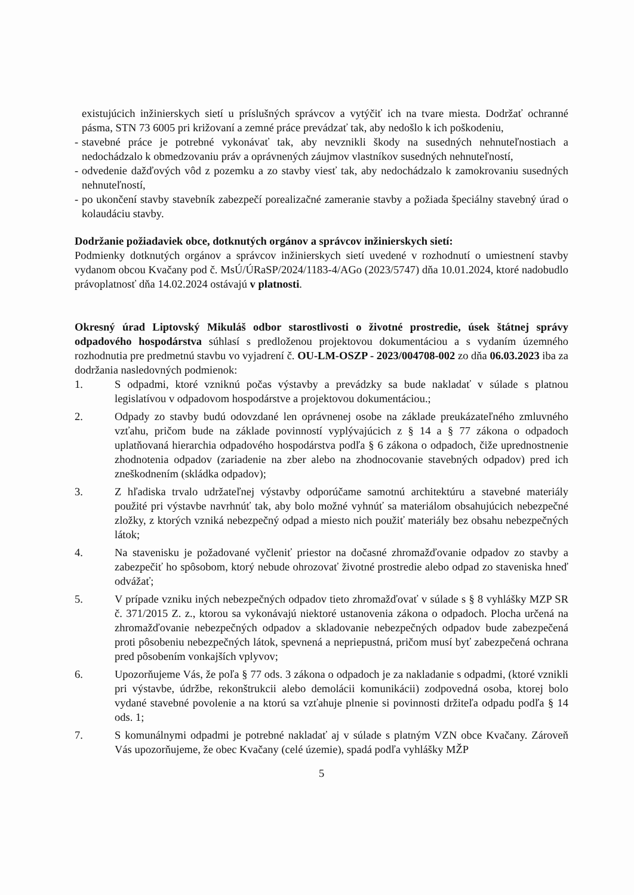existujúcich inžinierskych sietí u príslušných správcov a vytýčiť ich na tvare miesta. Dodržať ochranné pásma, STN 73 6005 pri križovaní a zemné práce prevádzať tak, aby nedošlo k ich poškodeniu,
- stavebné práce je potrebné vykonávať tak, aby nevznikli škody na susedných nehnuteľnostiach a nedochádzalo k obmedzovaniu práv a oprávnených záujmov vlastníkov susedných nehnuteľností,
- odvedenie dažďových vôd z pozemku a zo stavby viesť tak, aby nedochádzalo k zamokrovaniu susedných nehnuteľností,
- po ukončení stavby stavebník zabezpečí porealizačné zameranie stavby a požiada špeciálny stavebný úrad o kolaudáciu stavby.
Dodržanie požiadaviek obce, dotknutých orgánov a správcov inžinierskych sietí:
Podmienky dotknutých orgánov a správcov inžinierskych sietí uvedené v rozhodnutí o umiestnení stavby vydanom obcou Kvačany pod č. MsÚ/ÚRaSP/2024/1183-4/AGo (2023/5747) dňa 10.01.2024, ktoré nadobudlo právoplatnosť dňa 14.02.2024 ostávajú v platnosti.
Okresný úrad Liptovský Mikuláš odbor starostlivosti o životné prostredie, úsek štátnej správy odpadového hospodárstva súhlasí s predloženou projektovou dokumentáciou a s vydaním územného rozhodnutia pre predmetnú stavbu vo vyjadrení č. OU-LM-OSZP - 2023/004708-002 zo dňa 06.03.2023 iba za dodržania nasledovných podmienok:
1. S odpadmi, ktoré vzniknú počas výstavby a prevádzky sa bude nakladať v súlade s platnou legislatívou v odpadovom hospodárstve a projektovou dokumentáciou.;
2. Odpady zo stavby budú odovzdané len oprávnenej osobe na základe preukázateľného zmluvného vzťahu, pričom bude na základe povinností vyplývajúcich z § 14 a § 77 zákona o odpadoch uplatňovaná hierarchia odpadového hospodárstva podľa § 6 zákona o odpadoch, čiže uprednostnenie zhodnotenia odpadov (zariadenie na zber alebo na zhodnocovanie stavebných odpadov) pred ich zneškodnením (skládka odpadov);
3. Z hľadiska trvalo udržateľnej výstavby odporúčame samotnú architektúru a stavebné materiály použité pri výstavbe navrhnúť tak, aby bolo možné vyhnúť sa materiálom obsahujúcich nebezpečné zložky, z ktorých vzniká nebezpečný odpad a miesto nich použiť materiály bez obsahu nebezpečných látok;
4. Na stavenisku je požadované vyčleniť priestor na dočasné zhromažďovanie odpadov zo stavby a zabezpečiť ho spôsobom, ktorý nebude ohrozovať životné prostredie alebo odpad zo staveniska hneď odvážať;
5. V prípade vzniku iných nebezpečných odpadov tieto zhromažďovať v súlade s § 8 vyhlášky MZP SR č. 371/2015 Z. z., ktorou sa vykonávajú niektoré ustanovenia zákona o odpadoch. Plocha určená na zhromažďovanie nebezpečných odpadov a skladovanie nebezpečných odpadov bude zabezpečená proti pôsobeniu nebezpečných látok, spevnená a nepriepustná, pričom musí byť zabezpečená ochrana pred pôsobením vonkajších vplyvov;
6. Upozorňujeme Vás, že poľa § 77 ods. 3 zákona o odpadoch je za nakladanie s odpadmi, (ktoré vznikli pri výstavbe, údržbe, rekonštrukcii alebo demolácii komunikácii) zodpovedná osoba, ktorej bolo vydané stavebné povolenie a na ktorú sa vzťahuje plnenie si povinnosti držiteľa odpadu podľa § 14 ods. 1;
7. S komunálnymi odpadmi je potrebné nakladať aj v súlade s platným VZN obce Kvačany. Zároveň Vás upozorňujeme, že obec Kvačany (celé územie), spadá podľa vyhlášky MŽP
5